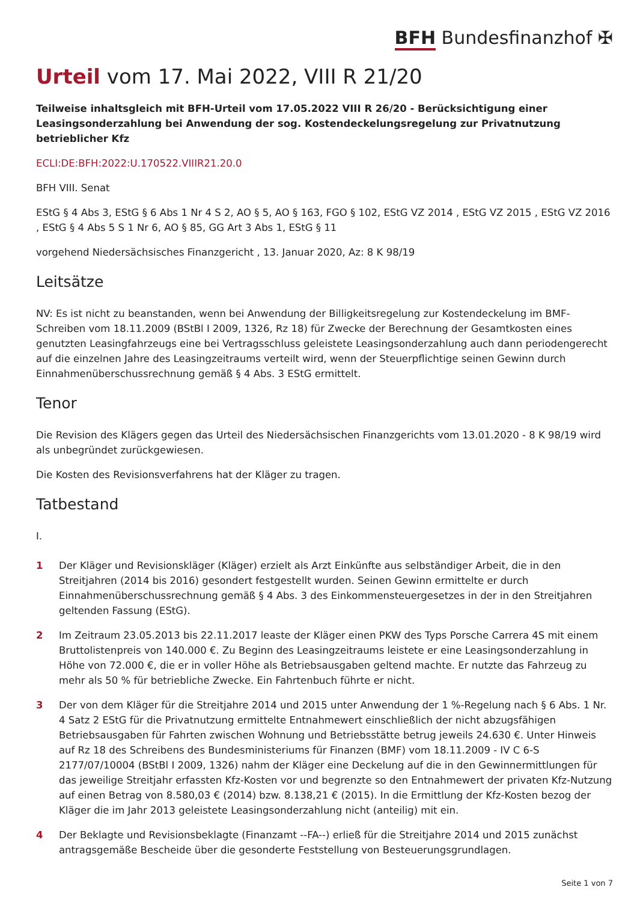BFH Bundesfinanzhof ✠
Urteil vom 17. Mai 2022, VIII R 21/20
Teilweise inhaltsgleich mit BFH-Urteil vom 17.05.2022 VIII R 26/20 - Berücksichtigung einer Leasingsonderzahlung bei Anwendung der sog. Kostendeckelungsregelung zur Privatnutzung betrieblicher Kfz
ECLI:DE:BFH:2022:U.170522.VIIIR21.20.0
BFH VIII. Senat
EStG § 4 Abs 3, EStG § 6 Abs 1 Nr 4 S 2, AO § 5, AO § 163, FGO § 102, EStG VZ 2014 , EStG VZ 2015 , EStG VZ 2016 , EStG § 4 Abs 5 S 1 Nr 6, AO § 85, GG Art 3 Abs 1, EStG § 11
vorgehend Niedersächsisches Finanzgericht , 13. Januar 2020, Az: 8 K 98/19
Leitsätze
NV: Es ist nicht zu beanstanden, wenn bei Anwendung der Billigkeitsregelung zur Kostendeckelung im BMF-Schreiben vom 18.11.2009 (BStBl I 2009, 1326, Rz 18) für Zwecke der Berechnung der Gesamtkosten eines genutzten Leasingfahrzeugs eine bei Vertragsschluss geleistete Leasingsonderzahlung auch dann periodengerecht auf die einzelnen Jahre des Leasingzeitraums verteilt wird, wenn der Steuerpflichtige seinen Gewinn durch Einnahmenüberschussrechnung gemäß § 4 Abs. 3 EStG ermittelt.
Tenor
Die Revision des Klägers gegen das Urteil des Niedersächsischen Finanzgerichts vom 13.01.2020 - 8 K 98/19 wird als unbegründet zurückgewiesen.
Die Kosten des Revisionsverfahrens hat der Kläger zu tragen.
Tatbestand
I.
1 Der Kläger und Revisionskläger (Kläger) erzielt als Arzt Einkünfte aus selbständiger Arbeit, die in den Streitjahren (2014 bis 2016) gesondert festgestellt wurden. Seinen Gewinn ermittelte er durch Einnahmenüberschussrechnung gemäß § 4 Abs. 3 des Einkommensteuergesetzes in der in den Streitjahren geltenden Fassung (EStG).
2 Im Zeitraum 23.05.2013 bis 22.11.2017 leaste der Kläger einen PKW des Typs Porsche Carrera 4S mit einem Bruttolistenpreis von 140.000 €. Zu Beginn des Leasingzeitraums leistete er eine Leasingsonderzahlung in Höhe von 72.000 €, die er in voller Höhe als Betriebsausgaben geltend machte. Er nutzte das Fahrzeug zu mehr als 50 % für betriebliche Zwecke. Ein Fahrtenbuch führte er nicht.
3 Der von dem Kläger für die Streitjahre 2014 und 2015 unter Anwendung der 1 %-Regelung nach § 6 Abs. 1 Nr. 4 Satz 2 EStG für die Privatnutzung ermittelte Entnahmewert einschließlich der nicht abzugsfähigen Betriebsausgaben für Fahrten zwischen Wohnung und Betriebsstätte betrug jeweils 24.630 €. Unter Hinweis auf Rz 18 des Schreibens des Bundesministeriums für Finanzen (BMF) vom 18.11.2009 - IV C 6-S 2177/07/10004 (BStBl I 2009, 1326) nahm der Kläger eine Deckelung auf die in den Gewinnermittlungen für das jeweilige Streitjahr erfassten Kfz-Kosten vor und begrenzte so den Entnahmewert der privaten Kfz-Nutzung auf einen Betrag von 8.580,03 € (2014) bzw. 8.138,21 € (2015). In die Ermittlung der Kfz-Kosten bezog der Kläger die im Jahr 2013 geleistete Leasingsonderzahlung nicht (anteilig) mit ein.
4 Der Beklagte und Revisionsbeklagte (Finanzamt --FA--) erließ für die Streitjahre 2014 und 2015 zunächst antragsgemäße Bescheide über die gesonderte Feststellung von Besteuerungsgrundlagen.
Seite 1 von 7